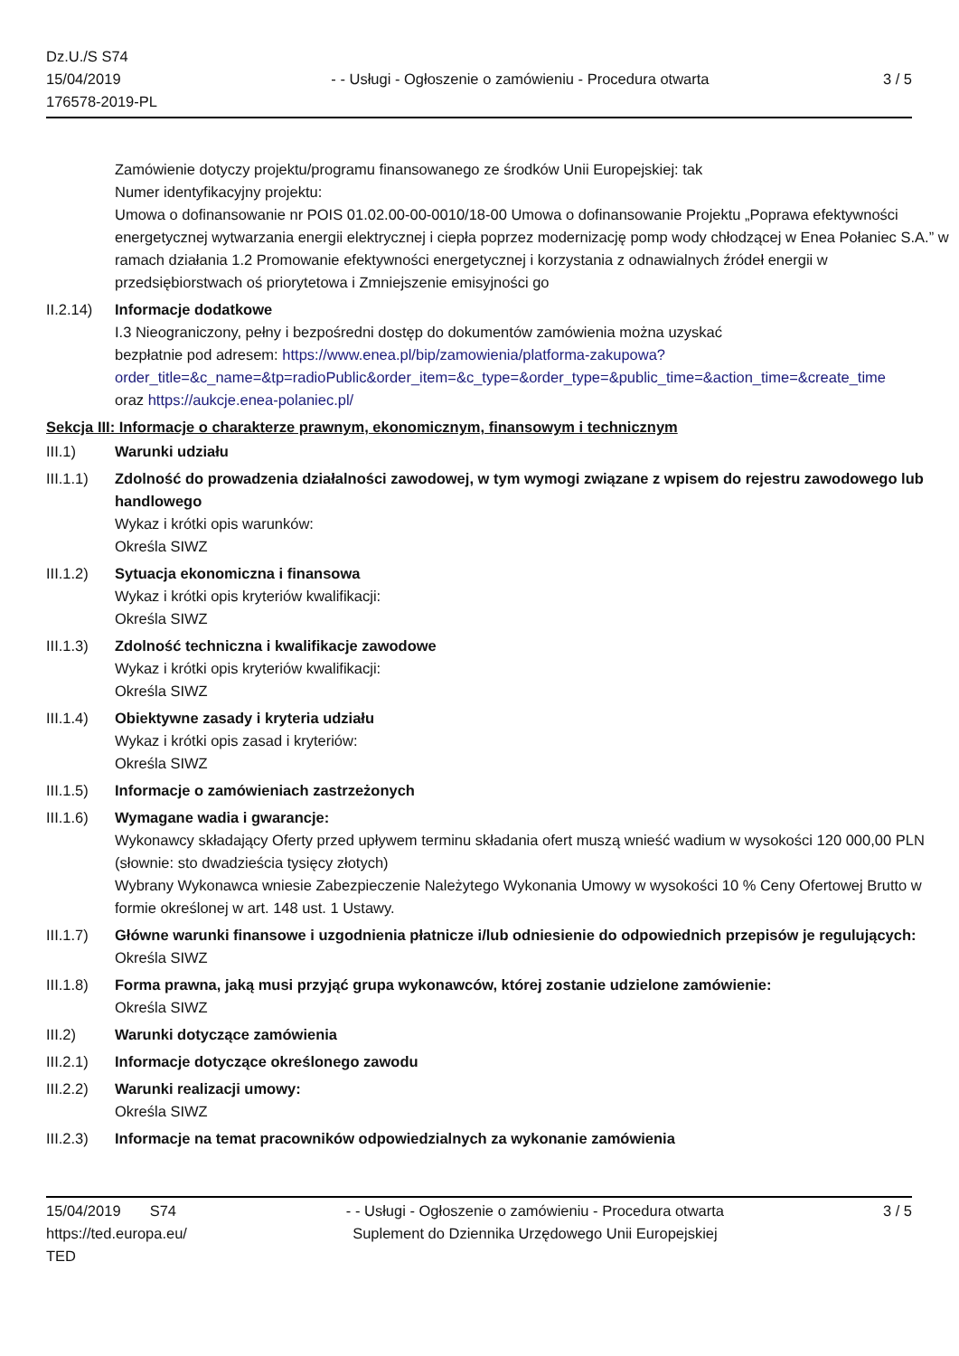Dz.U./S S74
15/04/2019
176578-2019-PL
- - Usługi - Ogłoszenie o zamówieniu - Procedura otwarta
3 / 5
Zamówienie dotyczy projektu/programu finansowanego ze środków Unii Europejskiej: tak
Numer identyfikacyjny projektu:
Umowa o dofinansowanie nr POIS 01.02.00-00-0010/18-00 Umowa o dofinansowanie Projektu „Poprawa efektywności energetycznej wytwarzania energii elektrycznej i ciepła poprzez modernizację pomp wody chłodzącej w Enea Połaniec S.A.” w ramach działania 1.2 Promowanie efektywności energetycznej i korzystania z odnawialnych źródeł energii w przedsiębiorstwach oś priorytetowa i Zmniejszenie emisyjności go
II.2.14)
Informacje dodatkowe
I.3 Nieograniczony, pełny i bezpośredni dostęp do dokumentów zamówienia można uzyskać
bezpłatnie pod adresem: https://www.enea.pl/bip/zamowienia/platforma-zakupowa?
order_title=&c_name=&tp=radioPublic&order_item=&c_type=&order_type=&public_time=&action_time=&create_time
oraz https://aukcje.enea-polaniec.pl/
Sekcja III: Informacje o charakterze prawnym, ekonomicznym, finansowym i technicznym
III.1) Warunki udziału
III.1.1)
Zdolność do prowadzenia działalności zawodowej, w tym wymogi związane z wpisem do rejestru zawodowego lub handlowego
Wykaz i krótki opis warunków:
Określa SIWZ
III.1.2)
Sytuacja ekonomiczna i finansowa
Wykaz i krótki opis kryteriów kwalifikacji:
Określa SIWZ
III.1.3)
Zdolność techniczna i kwalifikacje zawodowe
Wykaz i krótki opis kryteriów kwalifikacji:
Określa SIWZ
III.1.4)
Obiektywne zasady i kryteria udziału
Wykaz i krótki opis zasad i kryteriów:
Określa SIWZ
III.1.5)
Informacje o zamówieniach zastrzeżonych
III.1.6)
Wymagane wadia i gwarancje:
Wykonawcy składający Oferty przed upływem terminu składania ofert muszą wnieść wadium w wysokości 120 000,00 PLN (słownie: sto dwadzieścia tysięcy złotych)
Wybrany Wykonawca wniesie Zabezpieczenie Należytego Wykonania Umowy w wysokości 10 % Ceny Ofertowej Brutto w formie określonej w art. 148 ust. 1 Ustawy.
III.1.7)
Główne warunki finansowe i uzgodnienia płatnicze i/lub odniesienie do odpowiednich przepisów je regulujących:
Określa SIWZ
III.1.8)
Forma prawna, jaką musi przyjąć grupa wykonawców, której zostanie udzielone zamówienie:
Określa SIWZ
III.2) Warunki dotyczące zamówienia
III.2.1)
Informacje dotyczące określonego zawodu
III.2.2)
Warunki realizacji umowy:
Określa SIWZ
III.2.3)
Informacje na temat pracowników odpowiedzialnych za wykonanie zamówienia
15/04/2019 S74
https://ted.europa.eu/
TED
- - Usługi - Ogłoszenie o zamówieniu - Procedura otwarta
Suplement do Dziennika Urzędowego Unii Europejskiej
3 / 5